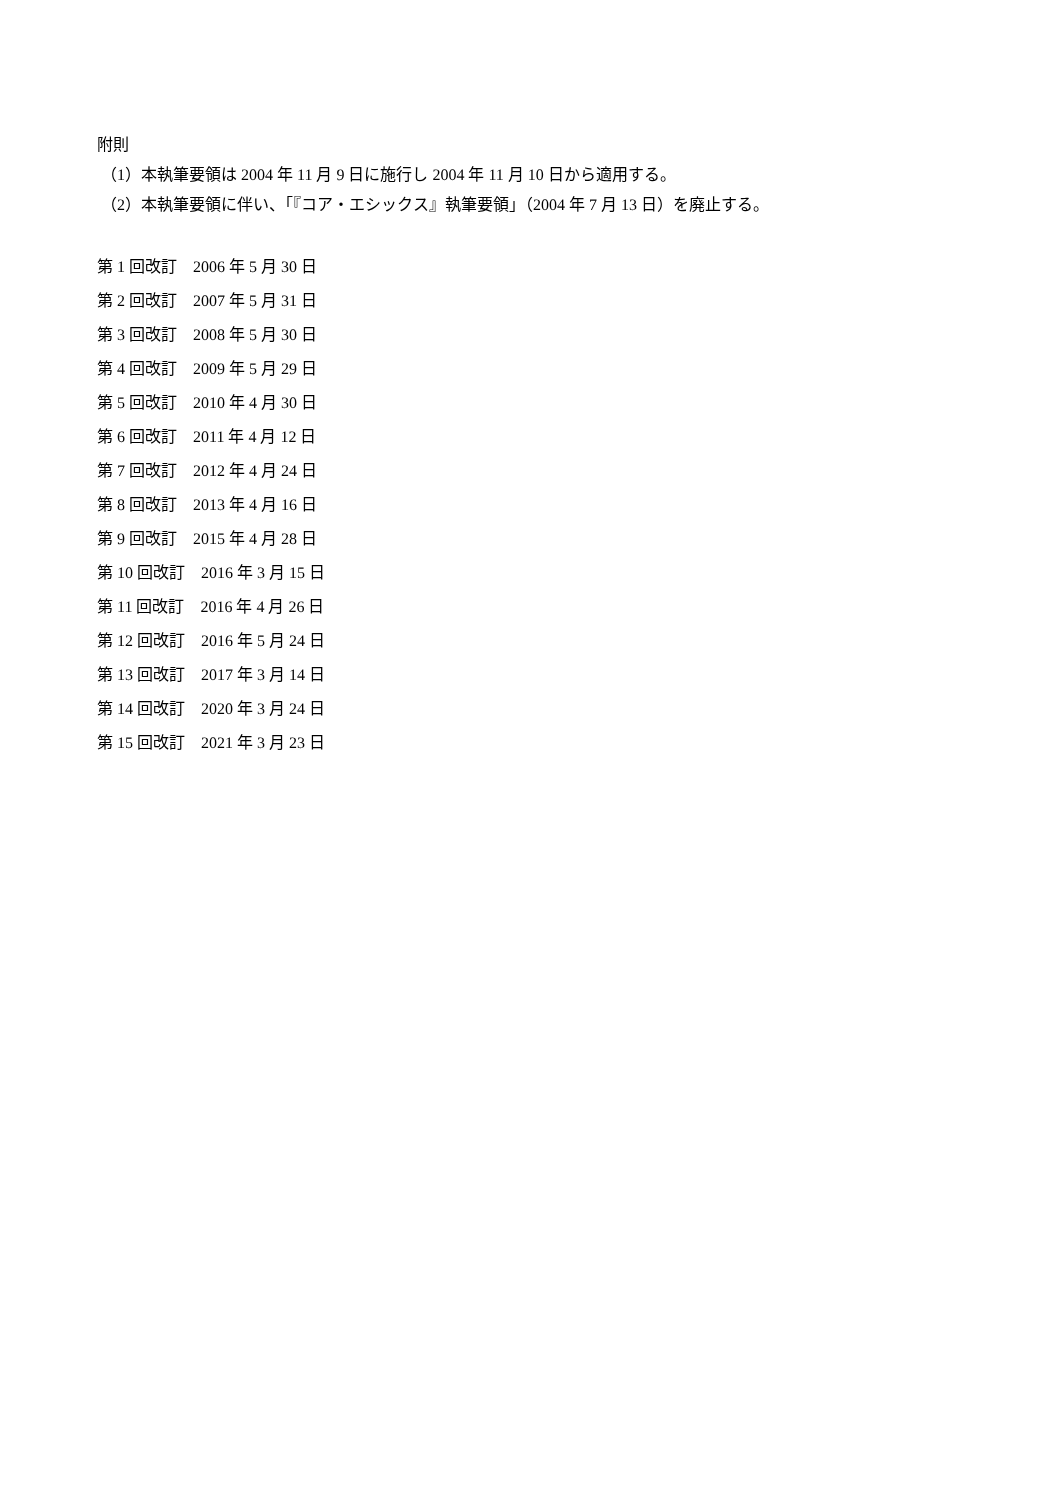附則
（1）本執筆要領は 2004 年 11 月 9 日に施行し 2004 年 11 月 10 日から適用する。
（2）本執筆要領に伴い、「『コア・エシックス』執筆要領」（2004 年 7 月 13 日）を廃止する。
第 1 回改訂　2006 年 5 月 30 日
第 2 回改訂　2007 年 5 月 31 日
第 3 回改訂　2008 年 5 月 30 日
第 4 回改訂　2009 年 5 月 29 日
第 5 回改訂　2010 年 4 月 30 日
第 6 回改訂　2011 年 4 月 12 日
第 7 回改訂　2012 年 4 月 24 日
第 8 回改訂　2013 年 4 月 16 日
第 9 回改訂　2015 年 4 月 28 日
第 10 回改訂　2016 年 3 月 15 日
第 11 回改訂　2016 年 4 月 26 日
第 12 回改訂　2016 年 5 月 24 日
第 13 回改訂　2017 年 3 月 14 日
第 14 回改訂　2020 年 3 月 24 日
第 15 回改訂　2021 年 3 月 23 日